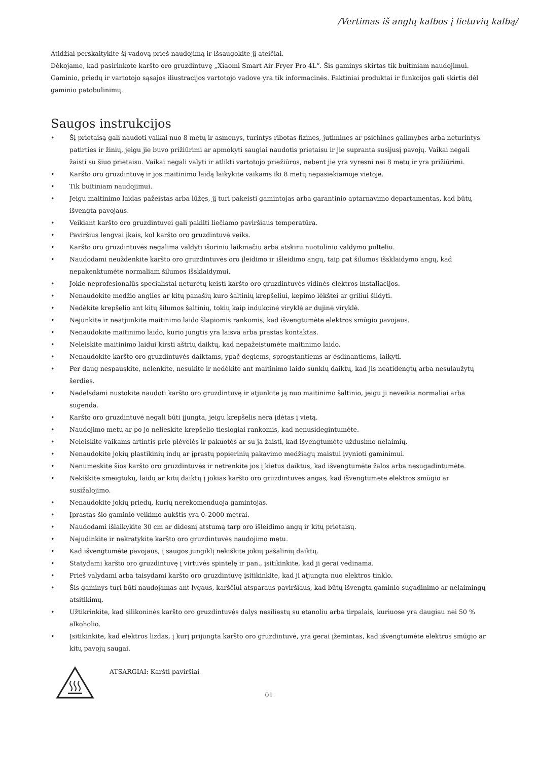/Vertimas iš anglų kalbos į lietuvių kalbą/
Atidžiai perskaitykite šį vadovą prieš naudojimą ir išsaugokite jį ateičiai.
Dėkojame, kad pasirinkote karšto oro gruzdintuvę „Xiaomi Smart Air Fryer Pro 4L“. Šis gaminys skirtas tik buitiniam naudojimui. Gaminio, priedų ir vartotojo sąsajos iliustracijos vartotojo vadove yra tik informacinės. Faktiniai produktai ir funkcijos gali skirtis dėl gaminio patobulinimų.
Saugos instrukcijos
• Šį prietaisą gali naudoti vaikai nuo 8 metų ir asmenys, turintys ribotas fizines, jutimines ar psichines galimybes arba neturintys patirties ir žinių, jeigu jie buvo prižiūrimi ar apmokyti saugiai naudotis prietaisu ir jie supranta susijusį pavojų. Vaikai negali žaisti su šiuo prietaisu. Vaikai negali valyti ir atlikti vartotojo priežiūros, nebent jie yra vyresni nei 8 metų ir yra prižiūrimi.
• Karšto oro gruzdintuvę ir jos maitinimo laidą laikykite vaikams iki 8 metų nepasiekiamoje vietoje.
• Tik buitiniam naudojimui.
• Jeigu maitinimo laidas pažeistas arba lūžęs, jį turi pakeisti gamintojas arba garantinio aptarnavimo departamentas, kad būtų išvengta pavojaus.
• Veikiant karšto oro gruzdintuvei gali pakilti liečiamo paviršiaus temperatūra.
• Paviršius lengvai įkais, kol karšto oro gruzdintuvė veiks.
• Karšto oro gruzdintuvės negalima valdyti išoriniu laikmačiu arba atskiru nuotolinio valdymo pulteliu.
• Naudodami neuždenkite karšto oro gruzdintuvės oro įleidimo ir išleidimo angų, taip pat šilumos išsklaidymo angų, kad nepakenktumėte normaliam šilumos išsklaidymui.
• Jokie neprofesionalūs specialistai neturėtų keisti karšto oro gruzdintuvės vidinės elektros instaliacijos.
• Nenaudokite medžio anglies ar kitų panašių kuro šaltinių krepšeliui, kepimo lėkštei ar griliui šildyti.
• Nedėkite krepšelio ant kitų šilumos šaltinių, tokių kaip indukcinė viryklė ar dujinė viryklė.
• Nejunkite ir neatjunkite maitinimo laido šlapiomis rankomis, kad išvengtumėte elektros smūgio pavojaus.
• Nenaudokite maitinimo laido, kurio jungtis yra laisva arba prastas kontaktas.
• Neleiskite maitinimo laidui kirsti aštrių daiktų, kad nepažeistumėte maitinimo laido.
• Nenaudokite karšto oro gruzdintuvės daiktams, ypač degiems, sprogstantiems ar ėsdinantiems, laikyti.
• Per daug nespauskite, nelenkite, nesukite ir nedėkite ant maitinimo laido sunkių daiktų, kad jis neatidengtų arba nesulaužytų šerdies.
• Nedelsdami nustokite naudoti karšto oro gruzdintuvę ir atjunkite ją nuo maitinimo šaltinio, jeigu ji neveikia normaliai arba sugenda.
• Karšto oro gruzdintuvė negali būti įjungta, jeigu krepšelis nėra įdėtas į vietą.
• Naudojimo metu ar po jo nelieskite krepšelio tiesiogiai rankomis, kad nenusidegintumėte.
• Neleiskite vaikams artintis prie plėvelės ir pakuotės ar su ja žaisti, kad išvengtumėte uždusimo nelaimių.
• Nenaudokite jokių plastikinių indų ar įprastų popierinių pakavimo medžiagų maistui įvynioti gaminimui.
• Nenumeskite šios karšto oro gruzdintuvės ir netrenkite jos į kietus daiktus, kad išvengtumėte žalos arba nesugadintumėte.
• Nekiškite smeigtukų, laidų ar kitų daiktų į jokias karšto oro gruzdintuvės angas, kad išvengtumėte elektros smūgio ar susižalojimo.
• Nenaudokite jokių priedų, kurių nerekomenduoja gamintojas.
• Įprastas šio gaminio veikimo aukštis yra 0–2000 metrai.
• Naudodami išlaikykite 30 cm ar didesnį atstumą tarp oro išleidimo angų ir kitų prietaisų.
• Nejudinkite ir nekratykite karšto oro gruzdintuvės naudojimo metu.
• Kad išvengtumėte pavojaus, į saugos jungiklį nekiškite jokių pašalinių daiktų.
• Statydami karšto oro gruzdintuvę į virtuvės spintelę ir pan., įsitikinkite, kad ji gerai vėdinama.
• Prieš valydami arba taisydami karšto oro gruzdintuvę įsitikinkite, kad ji atjungta nuo elektros tinklo.
• Šis gaminys turi būti naudojamas ant lygaus, karščiui atsparaus paviršiaus, kad būtų išvengta gaminio sugadinimo ar nelaimingų atsitikimų.
• Užtikrinkite, kad silikoninės karšto oro gruzdintuvės dalys nesiliestų su etanoliu arba tirpalais, kuriuose yra daugiau nei 50 % alkoholio.
• Įsitikinkite, kad elektros lizdas, į kurį prijungta karšto oro gruzdintuvė, yra gerai įžemintas, kad išvengtumėte elektros smūgio ar kitų pavojų saugai.
ATSARGIAI: Karšti paviršiai
01